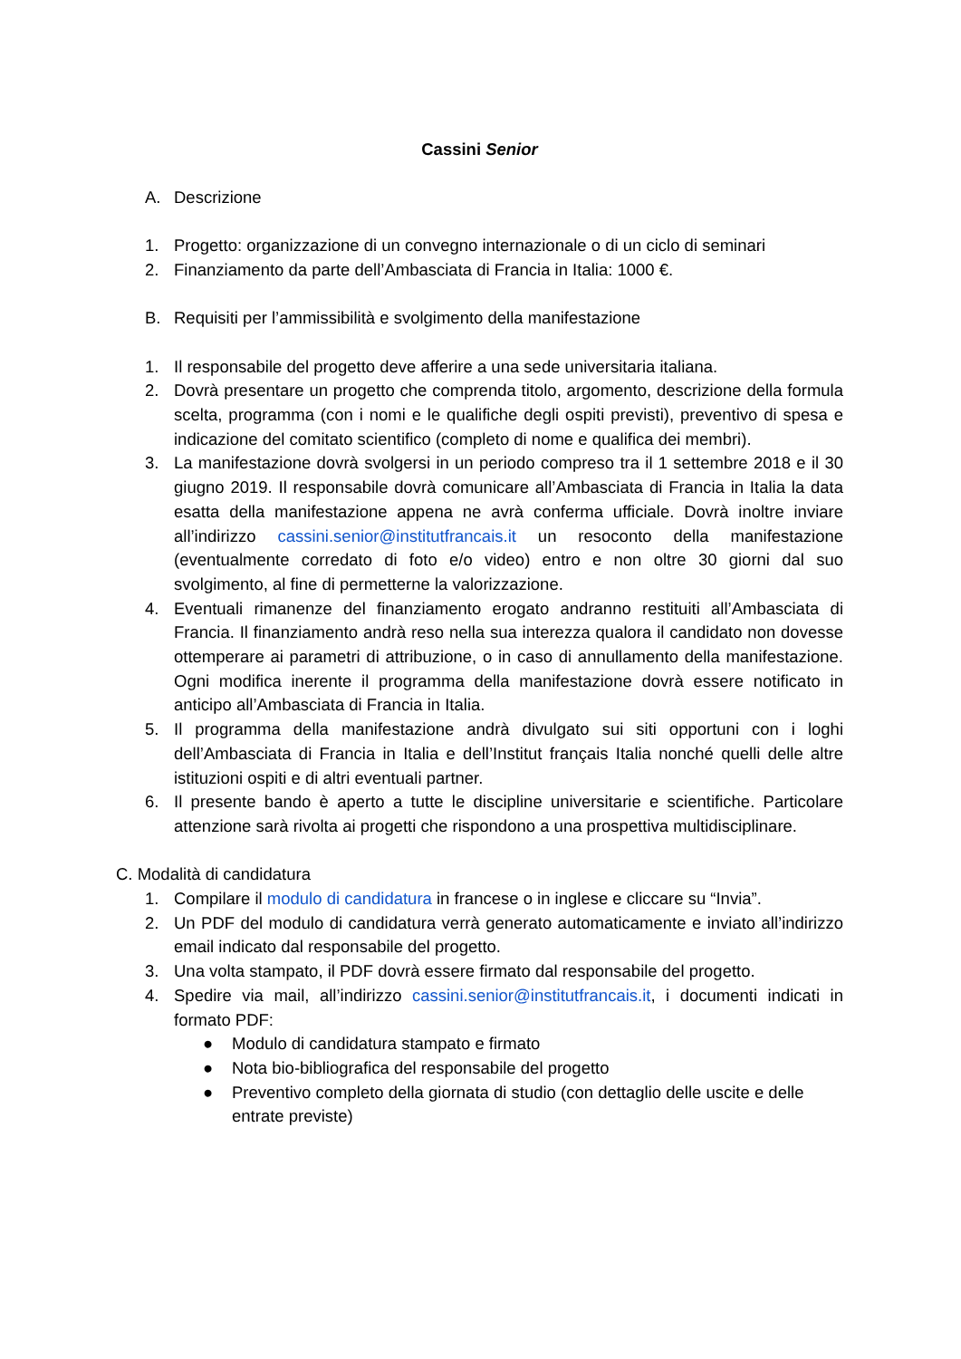Cassini Senior
A. Descrizione
1. Progetto: organizzazione di un convegno internazionale o di un ciclo di seminari
2. Finanziamento da parte dell’Ambasciata di Francia in Italia: 1000 €.
B. Requisiti per l’ammissibilità e svolgimento della manifestazione
1. Il responsabile del progetto deve afferire a una sede universitaria italiana.
2. Dovrà presentare un progetto che comprenda titolo, argomento, descrizione della formula scelta, programma (con i nomi e le qualifiche degli ospiti previsti), preventivo di spesa e indicazione del comitato scientifico (completo di nome e qualifica dei membri).
3. La manifestazione dovrà svolgersi in un periodo compreso tra il 1 settembre 2018 e il 30 giugno 2019. Il responsabile dovrà comunicare all’Ambasciata di Francia in Italia la data esatta della manifestazione appena ne avrà conferma ufficiale. Dovrà inoltre inviare all’indirizzo cassini.senior@institutfrancais.it un resoconto della manifestazione (eventualmente corredato di foto e/o video) entro e non oltre 30 giorni dal suo svolgimento, al fine di permetterne la valorizzazione.
4. Eventuali rimanenze del finanziamento erogato andranno restituiti all’Ambasciata di Francia. Il finanziamento andrà reso nella sua interezza qualora il candidato non dovesse ottemperare ai parametri di attribuzione, o in caso di annullamento della manifestazione. Ogni modifica inerente il programma della manifestazione dovrà essere notificato in anticipo all’Ambasciata di Francia in Italia.
5. Il programma della manifestazione andrà divulgato sui siti opportuni con i loghi dell’Ambasciata di Francia in Italia e dell’Institut français Italia nonché quelli delle altre istituzioni ospiti e di altri eventuali partner.
6. Il presente bando è aperto a tutte le discipline universitarie e scientifiche. Particolare attenzione sarà rivolta ai progetti che rispondono a una prospettiva multidisciplinare.
C. Modalità di candidatura
1. Compilare il modulo di candidatura in francese o in inglese e cliccare su “Invia”.
2. Un PDF del modulo di candidatura verrà generato automaticamente e inviato all’indirizzo email indicato dal responsabile del progetto.
3. Una volta stampato, il PDF dovrà essere firmato dal responsabile del progetto.
4. Spedire via mail, all’indirizzo cassini.senior@institutfrancais.it, i documenti indicati in formato PDF:
● Modulo di candidatura stampato e firmato
● Nota bio-bibliografica del responsabile del progetto
● Preventivo completo della giornata di studio (con dettaglio delle uscite e delle entrate previste)